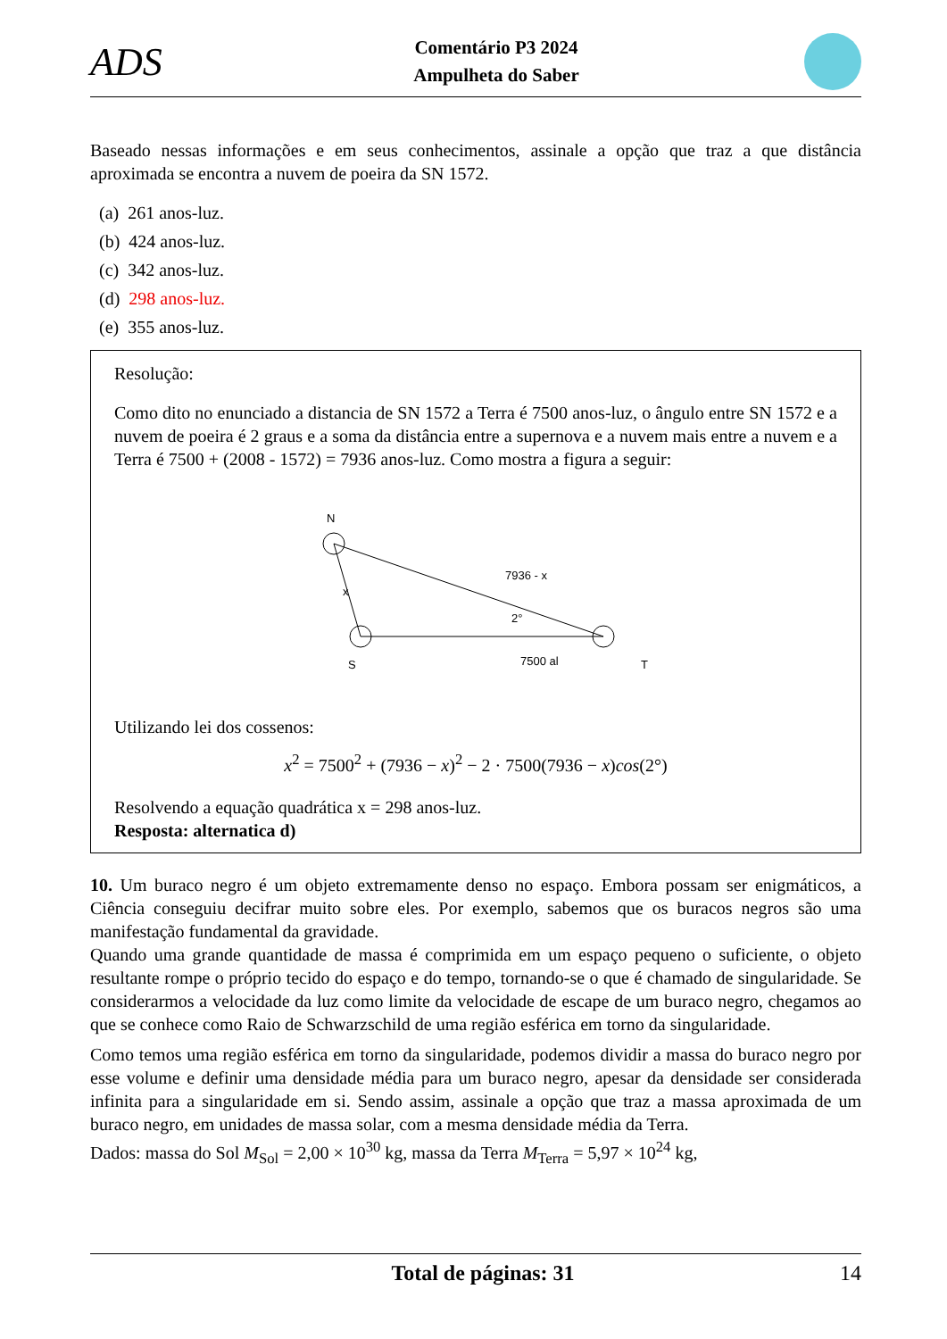ADS
Comentário P3 2024
Ampulheta do Saber
Baseado nessas informações e em seus conhecimentos, assinale a opção que traz a que distância aproximada se encontra a nuvem de poeira da SN 1572.
(a) 261 anos-luz.
(b) 424 anos-luz.
(c) 342 anos-luz.
(d) 298 anos-luz.
(e) 355 anos-luz.
Resolução:
Como dito no enunciado a distancia de SN 1572 a Terra é 7500 anos-luz, o ângulo entre SN 1572 e a nuvem de poeira é 2 graus e a soma da distância entre a supernova e a nuvem mais entre a nuvem e a Terra é 7500 + (2008 - 1572) = 7936 anos-luz. Como mostra a figura a seguir:
N
7936 - x
x
2°
S
7500 al
T
Utilizando lei dos cossenos:
x<sup>2</sup> = 7500<sup>2</sup> + (7936 − x)<sup>2</sup> − 2 · 7500(7936 − x)cos(2°)
Resolvendo a equação quadrática x = 298 anos-luz.
Resposta: alternatica d)
10. Um buraco negro é um objeto extremamente denso no espaço. Embora possam ser enigmáticos, a Ciência conseguiu decifrar muito sobre eles. Por exemplo, sabemos que os buracos negros são uma manifestação fundamental da gravidade.
Quando uma grande quantidade de massa é comprimida em um espaço pequeno o suficiente, o objeto resultante rompe o próprio tecido do espaço e do tempo, tornando-se o que é chamado de singularidade. Se considerarmos a velocidade da luz como limite da velocidade de escape de um buraco negro, chegamos ao que se conhece como Raio de Schwarzschild de uma região esférica em torno da singularidade.
Como temos uma região esférica em torno da singularidade, podemos dividir a massa do buraco negro por esse volume e definir uma densidade média para um buraco negro, apesar da densidade ser considerada infinita para a singularidade em si. Sendo assim, assinale a opção que traz a massa aproximada de um buraco negro, em unidades de massa solar, com a mesma densidade média da Terra.
Dados: massa do Sol M<sub>Sol</sub> = 2,00 × 10<sup>30</sup> kg, massa da Terra M<sub>Terra</sub> = 5,97 × 10<sup>24</sup> kg,
Total de páginas: 31 14